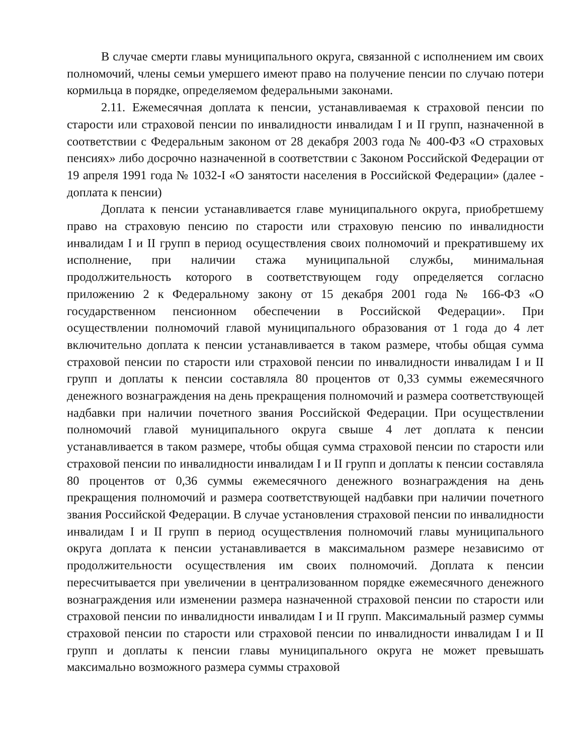В случае смерти главы муниципального округа, связанной с исполнением им своих полномочий, члены семьи умершего имеют право на получение пенсии по случаю потери кормильца в порядке, определяемом федеральными законами.
2.11. Ежемесячная доплата к пенсии, устанавливаемая к страховой пенсии по старости или страховой пенсии по инвалидности инвалидам I и II групп, назначенной в соответствии с Федеральным законом от 28 декабря 2003 года № 400-ФЗ «О страховых пенсиях» либо досрочно назначенной в соответствии с Законом Российской Федерации от 19 апреля 1991 года № 1032-I «О занятости населения в Российской Федерации» (далее - доплата к пенсии)
Доплата к пенсии устанавливается главе муниципального округа, приобретшему право на страховую пенсию по старости или страховую пенсию по инвалидности инвалидам I и II групп в период осуществления своих полномочий и прекратившему их исполнение, при наличии стажа муниципальной службы, минимальная продолжительность которого в соответствующем году определяется согласно приложению 2 к Федеральному закону от 15 декабря 2001 года № 166-ФЗ «О государственном пенсионном обеспечении в Российской Федерации». При осуществлении полномочий главой муниципального образования от 1 года до 4 лет включительно доплата к пенсии устанавливается в таком размере, чтобы общая сумма страховой пенсии по старости или страховой пенсии по инвалидности инвалидам I и II групп и доплаты к пенсии составляла 80 процентов от 0,33 суммы ежемесячного денежного вознаграждения на день прекращения полномочий и размера соответствующей надбавки при наличии почетного звания Российской Федерации. При осуществлении полномочий главой муниципального округа свыше 4 лет доплата к пенсии устанавливается в таком размере, чтобы общая сумма страховой пенсии по старости или страховой пенсии по инвалидности инвалидам I и II групп и доплаты к пенсии составляла 80 процентов от 0,36 суммы ежемесячного денежного вознаграждения на день прекращения полномочий и размера соответствующей надбавки при наличии почетного звания Российской Федерации. В случае установления страховой пенсии по инвалидности инвалидам I и II групп в период осуществления полномочий главы муниципального округа доплата к пенсии устанавливается в максимальном размере независимо от продолжительности осуществления им своих полномочий. Доплата к пенсии пересчитывается при увеличении в централизованном порядке ежемесячного денежного вознаграждения или изменении размера назначенной страховой пенсии по старости или страховой пенсии по инвалидности инвалидам I и II групп. Максимальный размер суммы страховой пенсии по старости или страховой пенсии по инвалидности инвалидам I и II групп и доплаты к пенсии главы муниципального округа не может превышать максимально возможного размера суммы страховой